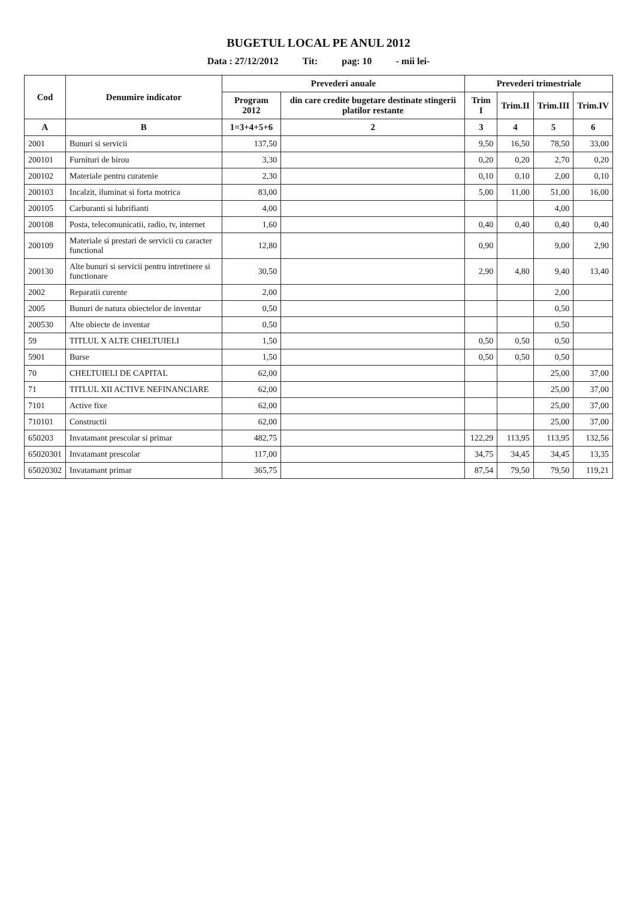BUGETUL LOCAL PE ANUL 2012
Data : 27/12/2012 Tit: pag: 10 - mii lei-
| Cod | Denumire indicator | Prevederi anuale | | Prevederi trimestriale | | | |
| --- | --- | --- | --- | --- | --- | --- | --- |
| | | Program 2012 | din care credite bugetare destinate stingerii platilor restante | Trim I | Trim.II | Trim.III | Trim.IV |
| A | B | 1=3+4+5+6 | 2 | 3 | 4 | 5 | 6 |
| 2001 | Bunuri si servicii | 137,50 | | 9,50 | 16,50 | 78,50 | 33,00 |
| 200101 | Furnituri de birou | 3,30 | | 0,20 | 0,20 | 2,70 | 0,20 |
| 200102 | Materiale pentru curatenie | 2,30 | | 0,10 | 0,10 | 2,00 | 0,10 |
| 200103 | Incalzit, iluminat si forta motrica | 83,00 | | 5,00 | 11,00 | 51,00 | 16,00 |
| 200105 | Carburanti si lubrifianti | 4,00 | | | | 4,00 | |
| 200108 | Posta, telecomunicatii, radio, tv, internet | 1,60 | | 0,40 | 0,40 | 0,40 | 0,40 |
| 200109 | Materiale si prestari de servicii cu caracter functional | 12,80 | | 0,90 | | 9,00 | 2,90 |
| 200130 | Alte bunuri si servicii pentru intretinere si functionare | 30,50 | | 2,90 | 4,80 | 9,40 | 13,40 |
| 2002 | Reparatii curente | 2,00 | | | | 2,00 | |
| 2005 | Bunuri de natura obiectelor de inventar | 0,50 | | | | 0,50 | |
| 200530 | Alte obiecte de inventar | 0,50 | | | | 0,50 | |
| 59 | TITLUL X ALTE CHELTUIELI | 1,50 | | 0,50 | 0,50 | 0,50 | |
| 5901 | Burse | 1,50 | | 0,50 | 0,50 | 0,50 | |
| 70 | CHELTUIELI DE CAPITAL | 62,00 | | | | 25,00 | 37,00 |
| 71 | TITLUL XII ACTIVE NEFINANCIARE | 62,00 | | | | 25,00 | 37,00 |
| 7101 | Active fixe | 62,00 | | | | 25,00 | 37,00 |
| 710101 | Constructii | 62,00 | | | | 25,00 | 37,00 |
| 650203 | Invatamant prescolar si primar | 482,75 | | 122,29 | 113,95 | 113,95 | 132,56 |
| 65020301 | Invatamant prescolar | 117,00 | | 34,75 | 34,45 | 34,45 | 13,35 |
| 65020302 | Invatamant primar | 365,75 | | 87,54 | 79,50 | 79,50 | 119,21 |